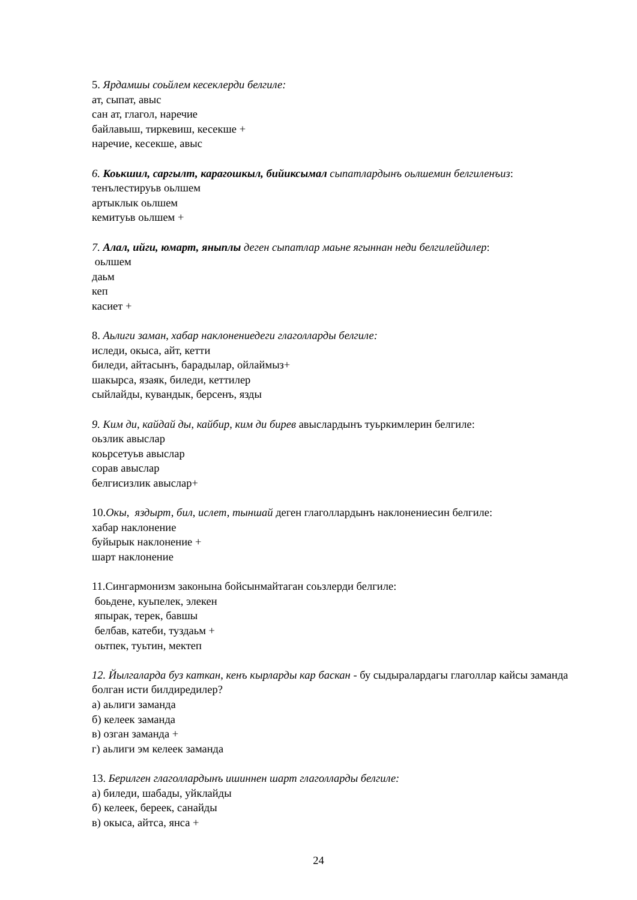5. Ярдамшы соьйлем кесеклерди белгиле:
ат, сыпат, авыс
сан ат, глагол, наречие
байлавыш, тиркевиш, кесекше +
наречие, кесекше, авыс
6. Коькшил, саргылт, карагошкыл, бийиксымал сыпатлардынъ оьлшемин белгиленъиз:
тенълестируьв оьлшем
артыклык оьлшем
кемитуьв оьлшем +
7. Алал, ийги, юмарт, яныплы деген сыпатлар маьне ягыннан неди белгилейдилер:
оьлшем
даьм
кеп
касиет +
8. Аьлиги заман, хабар наклонениедеги глаголларды белгиле:
иследи, окыса, айт, кетти
биледи, айтасынъ, барадылар, ойлаймыз+
шакырса, язаяк, биледи, кеттилер
сыйлайды, кувандык, берсенъ, язды
9. Ким ди, кайдай ды, кайбир, ким ди бирев авыслардынъ туьркимлерин белгиле:
оьзлик авыслар
коьрсетуьв авыслар
сорав авыслар
белгисизлик авыслар+
10.Окы, яздырт, бил, ислет, тыншай деген глаголлардынъ наклонениесин белгиле:
хабар наклонение
буйырык наклонение +
шарт наклонение
11.Сингармонизм законына бойсынмайтаган соьзлерди белгиле:
боьдене, куьпелек, элекен
япырак, терек, бавшы
белбав, катеби, туздаьм +
оьтпек, туьтин, мектеп
12. Йылгаларда буз каткан, кенъ кырларды кар баскан - бу сыдыралардагы глаголлар кайсы заманда болган исти билдиредилер?
а) аьлиги заманда
б) келеек заманда
в) озган заманда +
г) аьлиги эм келеек заманда
13. Берилген глаголлардынъ ишиннен шарт глаголларды белгиле:
а) биледи, шабады, уйклайды
б) келеек, береек, санайды
в) окыса, айтса, янса +
24